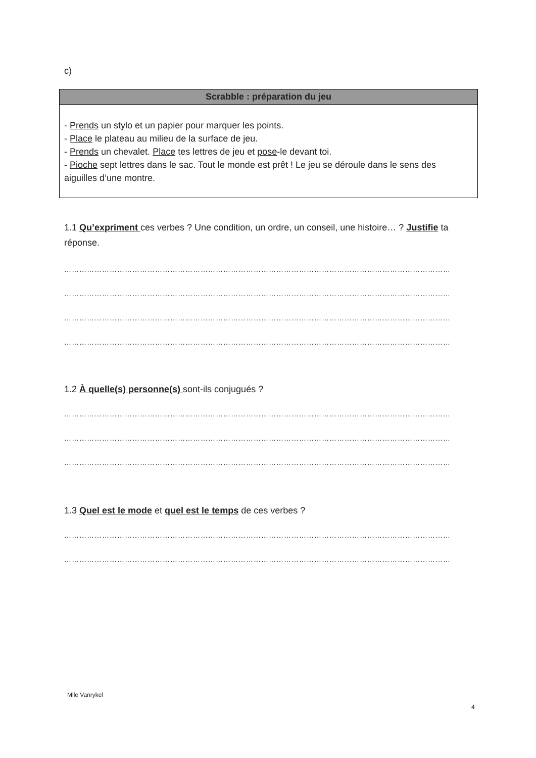c)
Scrabble : préparation du jeu
- Prends un stylo et un papier pour marquer les points.
- Place le plateau au milieu de la surface de jeu.
- Prends un chevalet. Place tes lettres de jeu et pose-le devant toi.
- Pioche sept lettres dans le sac. Tout le monde est prêt ! Le jeu se déroule dans le sens des aiguilles d’une montre.
1.1 Qu’expriment ces verbes ? Une condition, un ordre, un conseil, une histoire… ? Justifie ta réponse.
………………………………………………………………………………………………………………………………………
………………………………………………………………………………………………………………………………………
………………………………………………………………………………………………………………………………………
………………………………………………………………………………………………………………………………………
1.2 À quelle(s) personne(s) sont-ils conjugués ?
………………………………………………………………………………………………………………………………………
………………………………………………………………………………………………………………………………………
………………………………………………………………………………………………………………………………………
1.3 Quel est le mode et quel est le temps de ces verbes ?
………………………………………………………………………………………………………………………………………
………………………………………………………………………………………………………………………………………
Mlle Vanrykel
4